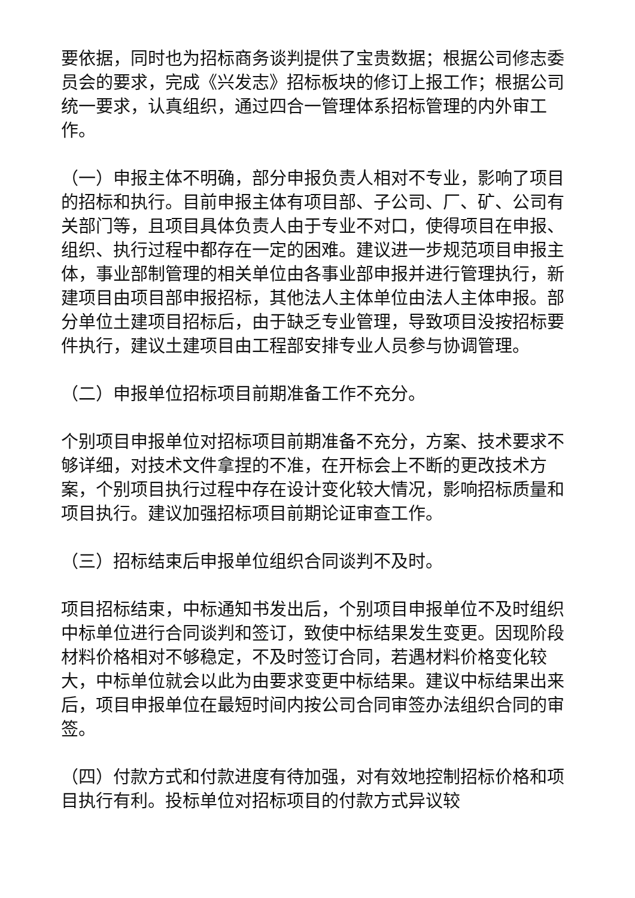要依据，同时也为招标商务谈判提供了宝贵数据；根据公司修志委员会的要求，完成《兴发志》招标板块的修订上报工作；根据公司统一要求，认真组织，通过四合一管理体系招标管理的内外审工作。
（一）申报主体不明确，部分申报负责人相对不专业，影响了项目的招标和执行。目前申报主体有项目部、子公司、厂、矿、公司有关部门等，且项目具体负责人由于专业不对口，使得项目在申报、组织、执行过程中都存在一定的困难。建议进一步规范项目申报主体，事业部制管理的相关单位由各事业部申报并进行管理执行，新建项目由项目部申报招标，其他法人主体单位由法人主体申报。部分单位土建项目招标后，由于缺乏专业管理，导致项目没按招标要件执行，建议土建项目由工程部安排专业人员参与协调管理。
（二）申报单位招标项目前期准备工作不充分。
个别项目申报单位对招标项目前期准备不充分，方案、技术要求不够详细，对技术文件拿捏的不准，在开标会上不断的更改技术方案，个别项目执行过程中存在设计变化较大情况，影响招标质量和项目执行。建议加强招标项目前期论证审查工作。
（三）招标结束后申报单位组织合同谈判不及时。
项目招标结束，中标通知书发出后，个别项目申报单位不及时组织中标单位进行合同谈判和签订，致使中标结果发生变更。因现阶段材料价格相对不够稳定，不及时签订合同，若遇材料价格变化较大，中标单位就会以此为由要求变更中标结果。建议中标结果出来后，项目申报单位在最短时间内按公司合同审签办法组织合同的审签。
（四）付款方式和付款进度有待加强，对有效地控制招标价格和项目执行有利。投标单位对招标项目的付款方式异议较